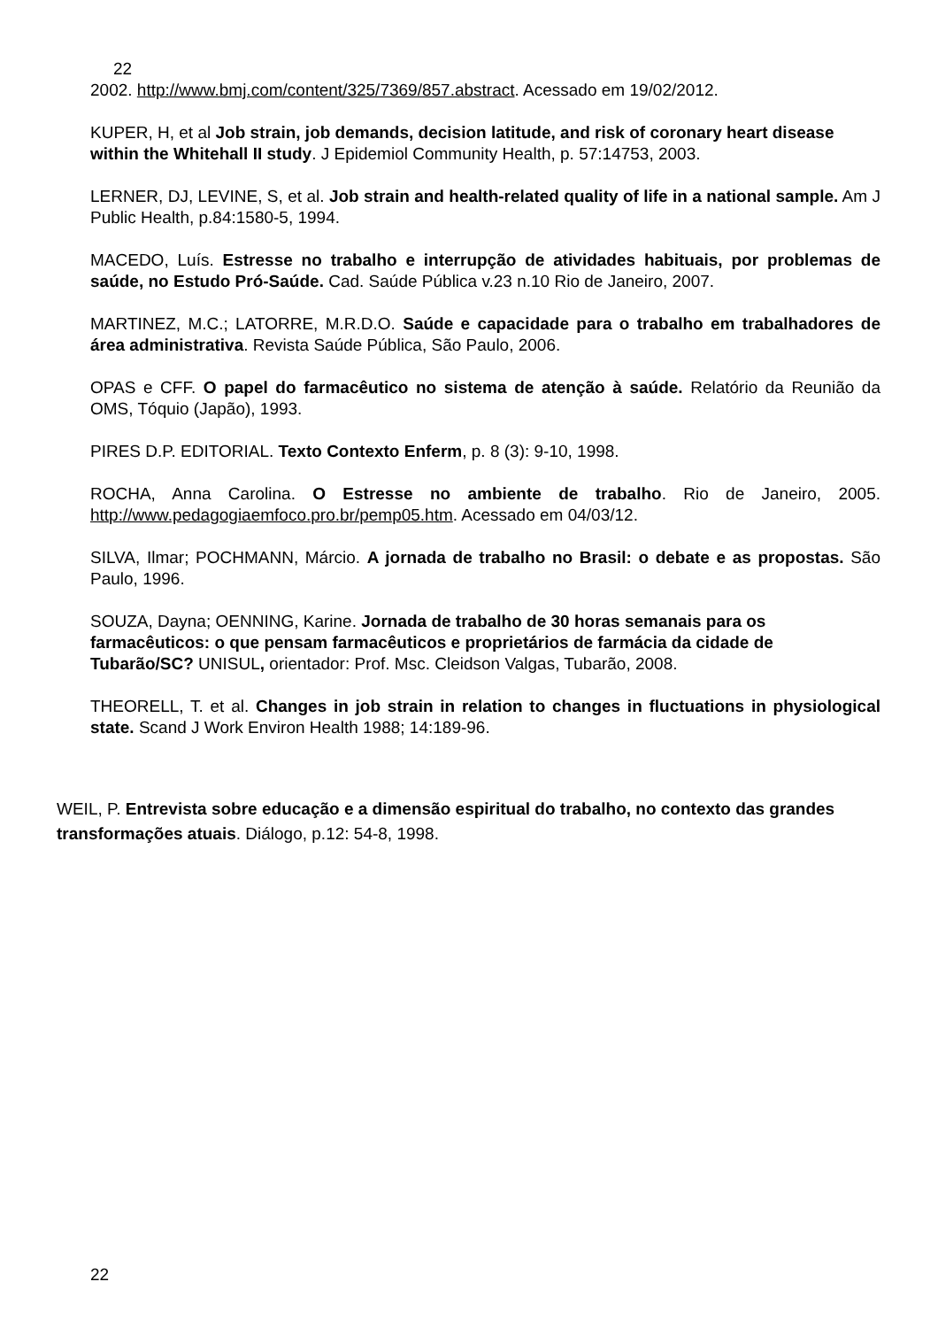22
2002. http://www.bmj.com/content/325/7369/857.abstract. Acessado em 19/02/2012.
KUPER, H, et al Job strain, job demands, decision latitude, and risk of coronary heart disease within the Whitehall II study. J Epidemiol Community Health, p. 57:14753, 2003.
LERNER, DJ, LEVINE, S, et al. Job strain and health-related quality of life in a national sample. Am J Public Health, p.84:1580-5, 1994.
MACEDO, Luís. Estresse no trabalho e interrupção de atividades habituais, por problemas de saúde, no Estudo Pró-Saúde. Cad. Saúde Pública v.23 n.10 Rio de Janeiro, 2007.
MARTINEZ, M.C.; LATORRE, M.R.D.O. Saúde e capacidade para o trabalho em trabalhadores de área administrativa. Revista Saúde Pública, São Paulo, 2006.
OPAS e CFF. O papel do farmacêutico no sistema de atenção à saúde. Relatório da Reunião da OMS, Tóquio (Japão), 1993.
PIRES D.P. EDITORIAL. Texto Contexto Enferm, p. 8 (3): 9-10, 1998.
ROCHA, Anna Carolina. O Estresse no ambiente de trabalho. Rio de Janeiro, 2005. http://www.pedagogiaemfoco.pro.br/pemp05.htm. Acessado em 04/03/12.
SILVA, Ilmar; POCHMANN, Márcio. A jornada de trabalho no Brasil: o debate e as propostas. São Paulo, 1996.
SOUZA, Dayna; OENNING, Karine. Jornada de trabalho de 30 horas semanais para os farmacêuticos: o que pensam farmacêuticos e proprietários de farmácia da cidade de Tubarão/SC? UNISUL, orientador: Prof. Msc. Cleidson Valgas, Tubarão, 2008.
THEORELL, T. et al. Changes in job strain in relation to changes in fluctuations in physiological state. Scand J Work Environ Health 1988; 14:189-96.
WEIL, P. Entrevista sobre educação e a dimensão espiritual do trabalho, no contexto das grandes transformações atuais. Diálogo, p.12: 54-8, 1998.
22